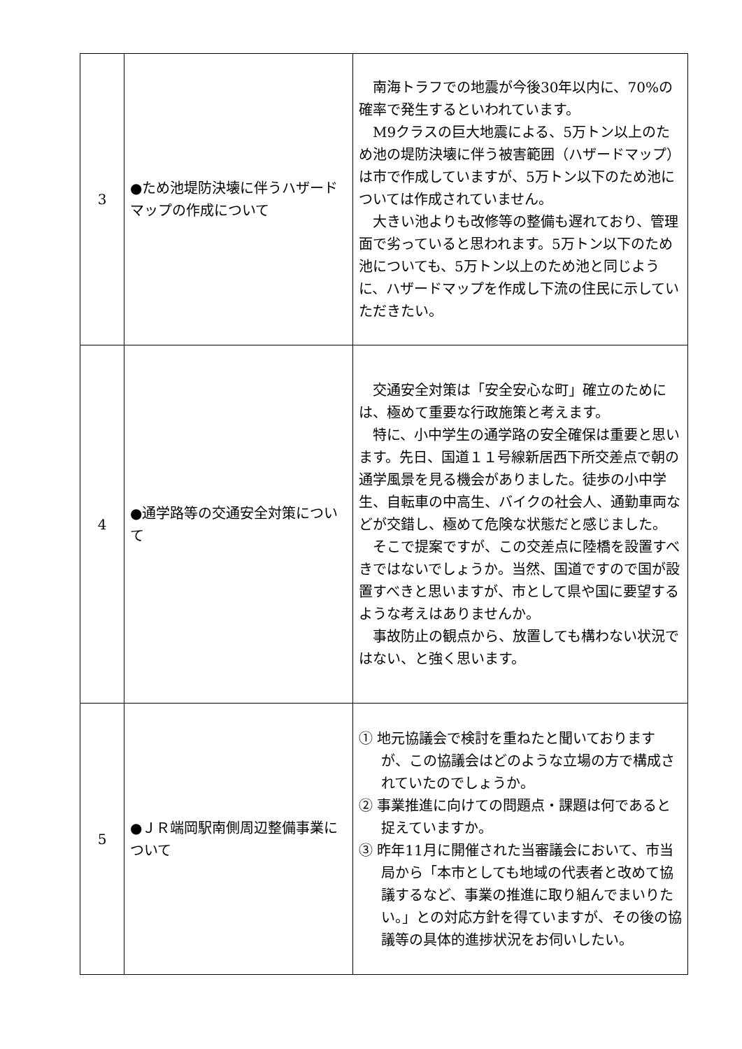| 3 | ●ため池堤防決壊に伴うハザードマップの作成について | 南海トラフでの地震が今後30年以内に、70%の確率で発生するといわれています。 M9クラスの巨大地震による、5万トン以上のため池の堤防決壊に伴う被害範囲（ハザードマップ）は市で作成していますが、5万トン以下のため池については作成されていません。 大きい池よりも改修等の整備も遅れており、管理面で劣っていると思われます。5万トン以下のため池についても、5万トン以上のため池と同じように、ハザードマップを作成し下流の住民に示していただきたい。 |
| 4 | ●通学路等の交通安全対策について | 交通安全対策は「安全安心な町」確立のためには、極めて重要な行政施策と考えます。 特に、小中学生の通学路の安全確保は重要と思います。先日、国道１１号線新居西下所交差点で朝の通学風景を見る機会がありました。徒歩の小中学生、自転車の中高生、バイクの社会人、通勤車両などが交錯し、極めて危険な状態だと感じました。 そこで提案ですが、この交差点に陸橋を設置すべきではないでしょうか。当然、国道ですので国が設置すべきと思いますが、市として県や国に要望するような考えはありませんか。 事故防止の観点から、放置しても構わない状況ではない、と強く思います。 |
| 5 | ●ＪＲ端岡駅南側周辺整備事業について | ① 地元協議会で検討を重ねたと聞いておりますが、この協議会はどのような立場の方で構成されていたのでしょうか。 ② 事業推進に向けての問題点・課題は何であると捉えていますか。 ③ 昨年11月に開催された当審議会において、市当局から「本市としても地域の代表者と改めて協議するなど、事業の推進に取り組んでまいりたい。」との対応方針を得ていますが、その後の協議等の具体的進捗状況をお伺いしたい。 |